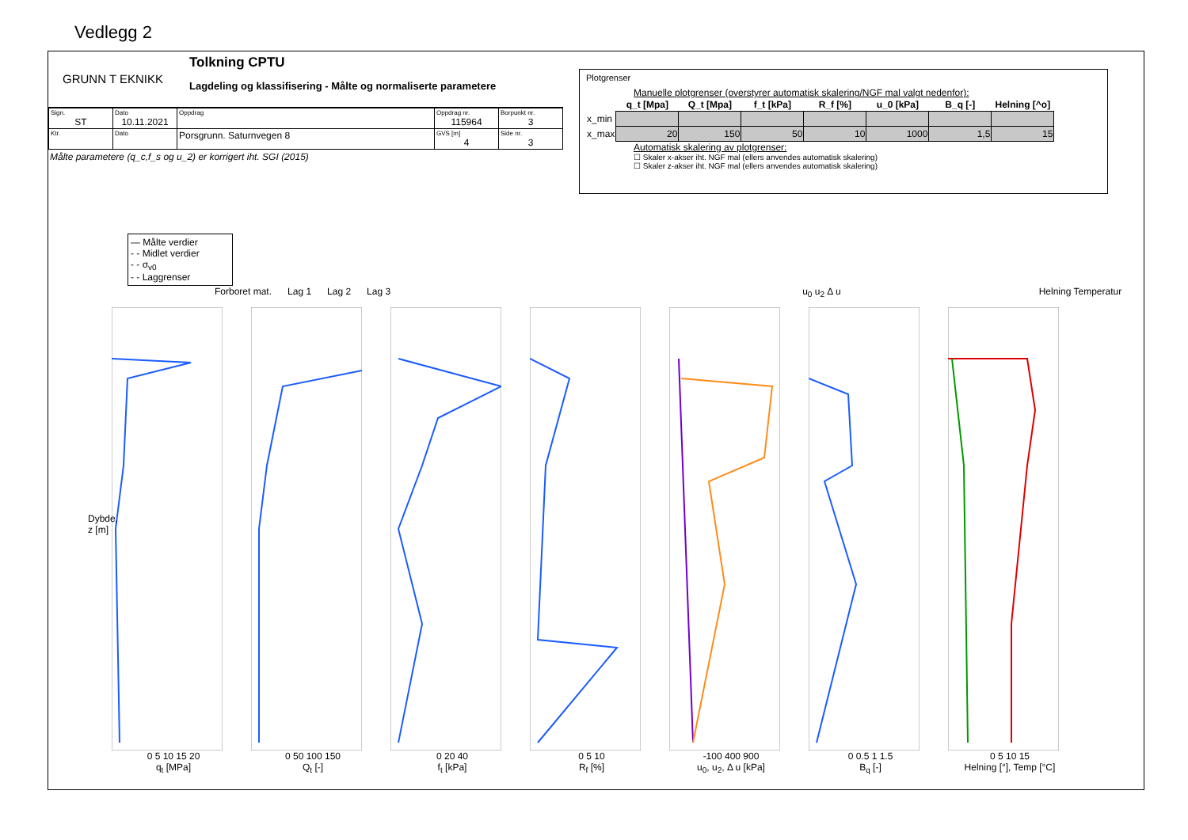Vedlegg 2
GRUNN T EKNIKK
Tolkning CPTU
Lagdeling og klassifisering - Målte og normaliserte parametere
| Sign. ST | Dato 10.11.2021 | Oppdrag | Oppdrag nr. 115964 | Borpunkt nr. 3 |
| Ktr. | Dato | Porsgrunn. Saturnvegen 8 | GVS [m] 4 | Side nr. 3 |
Målte parametere (q_c,f_s og u_2) er korrigert iht. SGI (2015)
Plotgrenser
Manuelle plotgrenser (overstyrer automatisk skalering/NGF mal valgt nedenfor):
| | q_t [Mpa] | Q_t [Mpa] | f_t [kPa] | R_f [%] | u_0 [kPa] | B_q [-] | Helning [^o] |
| --- | --- | --- | --- | --- | --- | --- | --- |
| x_min | | | | | | | |
| x_max | 20 | 150 | 50 | 10 | 1000 | 1,5 | 15 |
Automatisk skalering av plotgrenser:
☐ Skaler x-akser iht. NGF mal (ellers anvendes automatisk skalering)
☐ Skaler z-akser iht. NGF mal (ellers anvendes automatisk skalering)
— Målte verdier
- - Midlet verdier
- - σ<sub>v0</sub>
- - Laggrenser
Forboret mat. Lag 1 Lag 2 Lag 3 u<sub>0</sub> u<sub>2</sub> Δ u Helning Temperatur
0 5 10 15 20
q<sub>t</sub> [MPa]
0 50 100 150
Q<sub>t</sub> [-]
0 20 40
f<sub>t</sub> [kPa]
0 5 10
R<sub>f</sub> [%]
-100 400 900
u<sub>0</sub>, u<sub>2</sub>, Δ u [kPa]
0 0.5 1 1.5
B<sub>q</sub> [-]
0 5 10 15
Helning [°], Temp [°C]
Dybde, z [m]